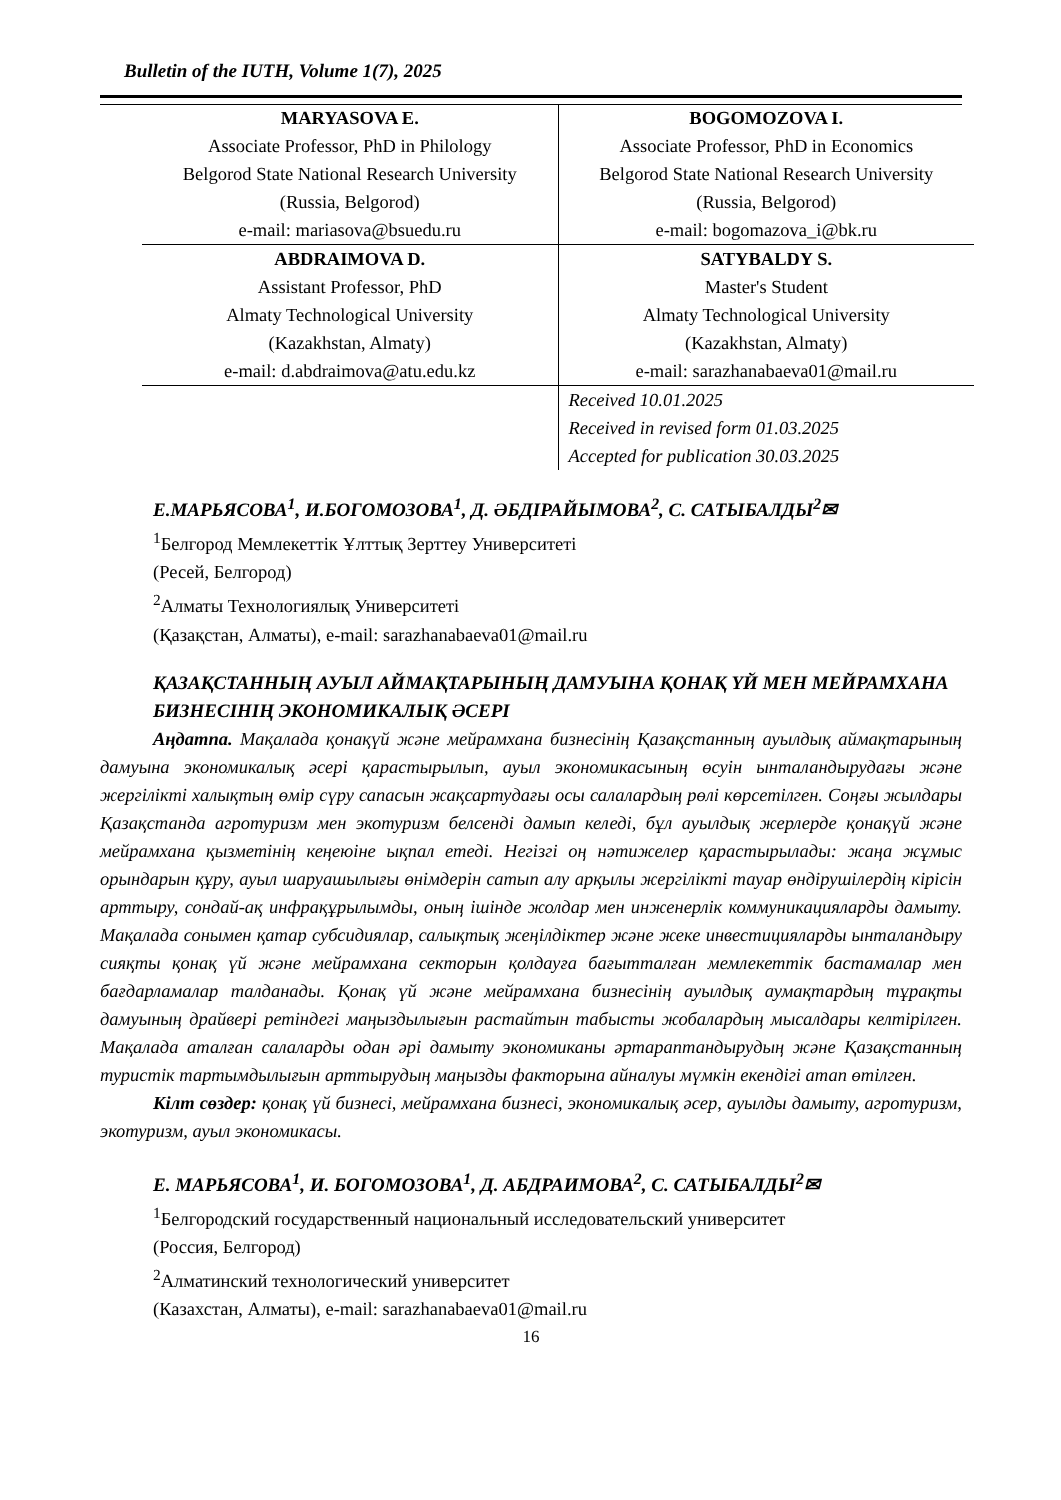Bulletin of the IUTH, Volume 1(7), 2025
| MARYASOVA E. Associate Professor, PhD in Philology Belgorod State National Research University (Russia, Belgorod) e-mail: mariasova@bsuedu.ru | BOGOMOZOVA I. Associate Professor, PhD in Economics Belgorod State National Research University (Russia, Belgorod) e-mail: bogomazova_i@bk.ru |
| ABDRAIMOVA D. Assistant Professor, PhD Almaty Technological University (Kazakhstan, Almaty) e-mail: d.abdraimova@atu.edu.kz | SATYBALDY S. Master's Student Almaty Technological University (Kazakhstan, Almaty) e-mail: sarazhanabaeva01@mail.ru |
| | Received 10.01.2025 Received in revised form 01.03.2025 Accepted for publication 30.03.2025 |
Е.МАРЬЯСОВА<sup>1</sup>, И.БОГОМОЗОВА<sup>1</sup>, Д. ӘБДІРАЙЫМОВА<sup>2</sup>, С. САТЫБАЛДЫ<sup>2</sup>✉
<sup>1</sup> Белгород Мемлекеттік Ұлттық Зерттеу Университеті
(Ресей, Белгород)
<sup>2</sup> Алматы Технологиялық Университеті
(Қазақстан, Алматы), e-mail: sarazhanabaeva01@mail.ru
ҚАЗАҚСТАННЫҢ АУЫЛ АЙМАҚТАРЫНЫҢ ДАМУЫНА ҚОНАҚ ҮЙ МЕН МЕЙРАМХАНА БИЗНЕСІНІҢ ЭКОНОМИКАЛЫҚ ӘСЕРІ
Аңдатпа. Мақалада қонақүй және мейрамхана бизнесінің Қазақстанның ауылдық аймақтарының дамуына экономикалық әсері қарастырылып, ауыл экономикасының өсуін ынталандырудағы және жергілікті халықтың өмір сүру сапасын жақсартудағы осы салалардың рөлі көрсетілген. Соңғы жылдары Қазақстанда агротуризм мен экотуризм белсенді дамып келеді, бұл ауылдық жерлерде қонақүй және мейрамхана қызметінің кеңеюіне ықпал етеді. Негізгі оң нәтижелер қарастырылады: жаңа жұмыс орындарын құру, ауыл шаруашылығы өнімдерін сатып алу арқылы жергілікті тауар өндірушілердің кірісін арттыру, сондай-ақ инфрақұрылымды, оның ішінде жолдар мен инженерлік коммуникацияларды дамыту. Мақалада сонымен қатар субсидиялар, салықтық жеңілдіктер және жеке инвестицияларды ынталандыру сияқты қонақ үй және мейрамхана секторын қолдауға бағытталған мемлекеттік бастамалар мен бағдарламалар талданады. Қонақ үй және мейрамхана бизнесінің ауылдық аумақтардың тұрақты дамуының драйвері ретіндегі маңыздылығын растайтын табысты жобалардың мысалдары келтірілген. Мақалада аталған салаларды одан әрі дамыту экономиканы әртараптандырудың және Қазақстанның туристік тартымдылығын арттырудың маңызды факторына айналуы мүмкін екендігі атап өтілген.
Кілт сөздер: қонақ үй бизнесі, мейрамхана бизнесі, экономикалық әсер, ауылды дамыту, агротуризм, экотуризм, ауыл экономикасы.
Е. МАРЬЯСОВА<sup>1</sup>, И. БОГОМОЗОВА<sup>1</sup>, Д. АБДРАИМОВА<sup>2</sup>, С. САТЫБАЛДЫ<sup>2</sup>✉
<sup>1</sup> Белгородский государственный национальный исследовательский университет
(Россия, Белгород)
<sup>2</sup> Алматинский технологический университет
(Казахстан, Алматы), e-mail: sarazhanabaeva01@mail.ru
16